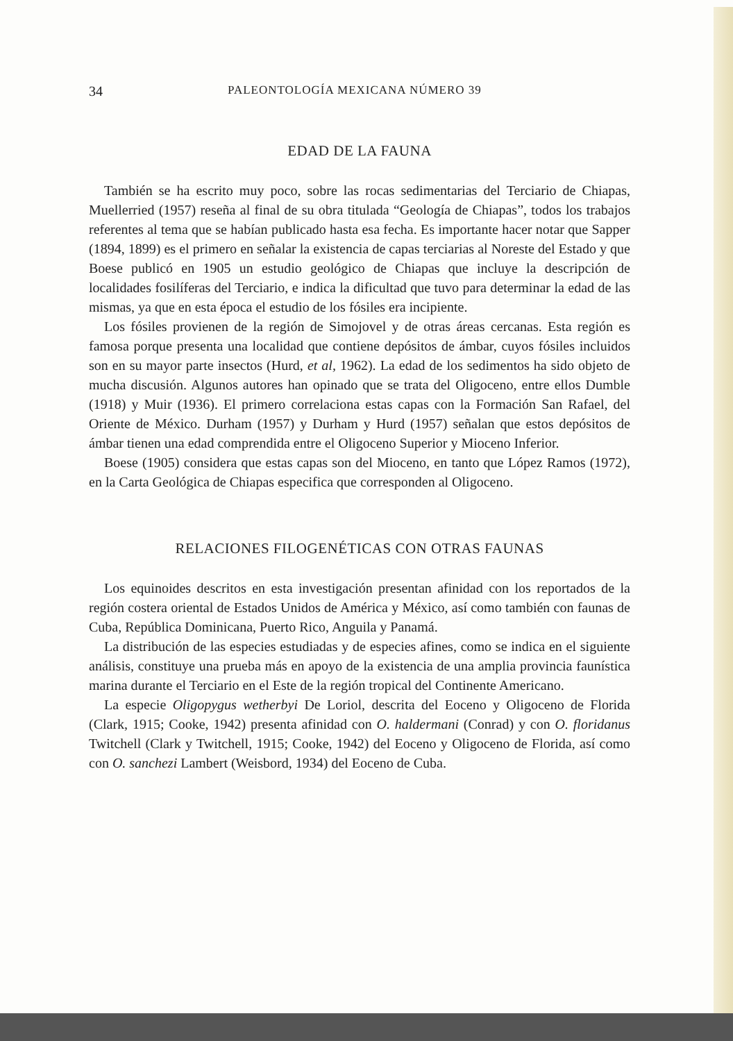34 PALEONTOLOGÍA MEXICANA NÚMERO 39
EDAD DE LA FAUNA
También se ha escrito muy poco, sobre las rocas sedimentarias del Terciario de Chiapas, Muellerried (1957) reseña al final de su obra titulada “Geología de Chiapas”, todos los trabajos referentes al tema que se habían publicado hasta esa fecha. Es importante hacer notar que Sapper (1894, 1899) es el primero en señalar la existencia de capas terciarias al Noreste del Estado y que Boese publicó en 1905 un estudio geológico de Chiapas que incluye la descripción de localidades fosilíferas del Terciario, e indica la dificultad que tuvo para determinar la edad de las mismas, ya que en esta época el estudio de los fósiles era incipiente.
Los fósiles provienen de la región de Simojovel y de otras áreas cercanas. Esta región es famosa porque presenta una localidad que contiene depósitos de ámbar, cuyos fósiles incluidos son en su mayor parte insectos (Hurd, et al, 1962). La edad de los sedimentos ha sido objeto de mucha discusión. Algunos autores han opinado que se trata del Oligoceno, entre ellos Dumble (1918) y Muir (1936). El primero correlaciona estas capas con la Formación San Rafael, del Oriente de México. Durham (1957) y Durham y Hurd (1957) señalan que estos depósitos de ámbar tienen una edad comprendida entre el Oligoceno Superior y Mioceno Inferior.
Boese (1905) considera que estas capas son del Mioceno, en tanto que López Ramos (1972), en la Carta Geológica de Chiapas especifica que corresponden al Oligoceno.
RELACIONES FILOGENÉTICAS CON OTRAS FAUNAS
Los equinoides descritos en esta investigación presentan afinidad con los reportados de la región costera oriental de Estados Unidos de América y México, así como también con faunas de Cuba, República Dominicana, Puerto Rico, Anguila y Panamá.
La distribución de las especies estudiadas y de especies afines, como se indica en el siguiente análisis, constituye una prueba más en apoyo de la existencia de una amplia provincia faunística marina durante el Terciario en el Este de la región tropical del Continente Americano.
La especie Oligopygus wetherbyi De Loriol, descrita del Eoceno y Oligoceno de Florida (Clark, 1915; Cooke, 1942) presenta afinidad con O. haldermani (Conrad) y con O. floridanus Twitchell (Clark y Twitchell, 1915; Cooke, 1942) del Eoceno y Oligoceno de Florida, así como con O. sanchezi Lambert (Weisbord, 1934) del Eoceno de Cuba.